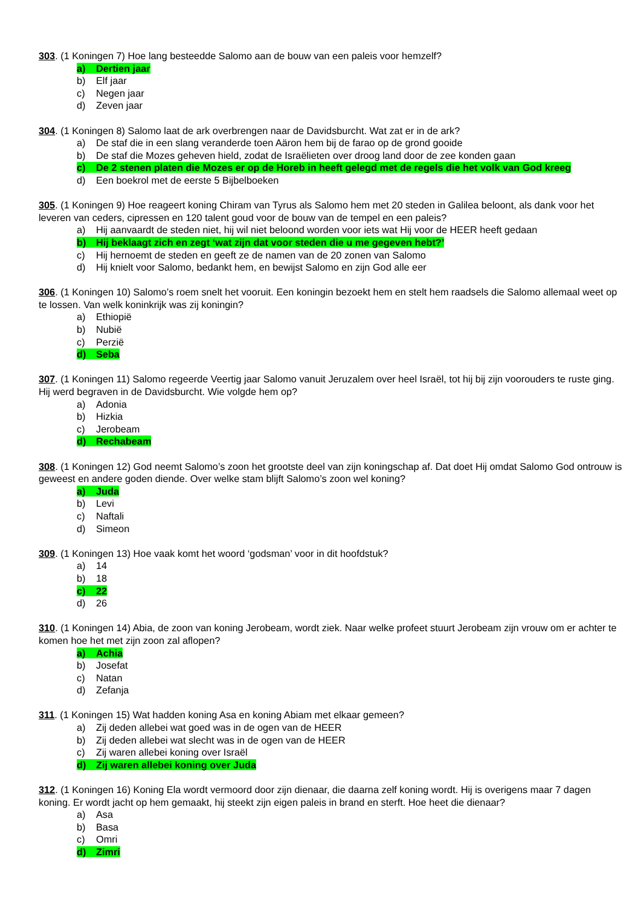303. (1 Koningen 7) Hoe lang besteedde Salomo aan de bouw van een paleis voor hemzelf?
a) Dertien jaar
b) Elf jaar
c) Negen jaar
d) Zeven jaar
304. (1 Koningen 8) Salomo laat de ark overbrengen naar de Davidsburcht. Wat zat er in de ark?
a) De staf die in een slang veranderde toen Aäron hem bij de farao op de grond gooide
b) De staf die Mozes geheven hield, zodat de Israëlieten over droog land door de zee konden gaan
c) De 2 stenen platen die Mozes er op de Horeb in heeft gelegd met de regels die het volk van God kreeg
d) Een boekrol met de eerste 5 Bijbelboeken
305. (1 Koningen 9) Hoe reageert koning Chiram van Tyrus als Salomo hem met 20 steden in Galilea beloont, als dank voor het leveren van ceders, cipressen en 120 talent goud voor de bouw van de tempel en een paleis?
a) Hij aanvaardt de steden niet, hij wil niet beloond worden voor iets wat Hij voor de HEER heeft gedaan
b) Hij beklaagt zich en zegt ‘wat zijn dat voor steden die u me gegeven hebt?’
c) Hij hernoemt de steden en geeft ze de namen van de 20 zonen van Salomo
d) Hij knielt voor Salomo, bedankt hem, en bewijst Salomo en zijn God alle eer
306. (1 Koningen 10) Salomo’s roem snelt het vooruit. Een koningin bezoekt hem en stelt hem raadsels die Salomo allemaal weet op te lossen. Van welk koninkrijk was zij koningin?
a) Ethiopië
b) Nubië
c) Perzië
d) Seba
307. (1 Koningen 11) Salomo regeerde Veertig jaar Salomo vanuit Jeruzalem over heel Israël, tot hij bij zijn voorouders te ruste ging. Hij werd begraven in de Davidsburcht. Wie volgde hem op?
a) Adonia
b) Hizkia
c) Jerobeam
d) Rechabeam
308. (1 Koningen 12) God neemt Salomo’s zoon het grootste deel van zijn koningschap af. Dat doet Hij omdat Salomo God ontrouw is geweest en andere goden diende. Over welke stam blijft Salomo’s zoon wel koning?
a) Juda
b) Levi
c) Naftali
d) Simeon
309. (1 Koningen 13) Hoe vaak komt het woord ‘godsman’ voor in dit hoofdstuk?
a) 14
b) 18
c) 22
d) 26
310. (1 Koningen 14) Abia, de zoon van koning Jerobeam, wordt ziek. Naar welke profeet stuurt Jerobeam zijn vrouw om er achter te komen hoe het met zijn zoon zal aflopen?
a) Achia
b) Josefat
c) Natan
d) Zefanja
311. (1 Koningen 15) Wat hadden koning Asa en koning Abiam met elkaar gemeen?
a) Zij deden allebei wat goed was in de ogen van de HEER
b) Zij deden allebei wat slecht was in de ogen van de HEER
c) Zij waren allebei koning over Israël
d) Zij waren allebei koning over Juda
312. (1 Koningen 16) Koning Ela wordt vermoord door zijn dienaar, die daarna zelf koning wordt. Hij is overigens maar 7 dagen koning. Er wordt jacht op hem gemaakt, hij steekt zijn eigen paleis in brand en sterft. Hoe heet die dienaar?
a) Asa
b) Basa
c) Omri
d) Zimri